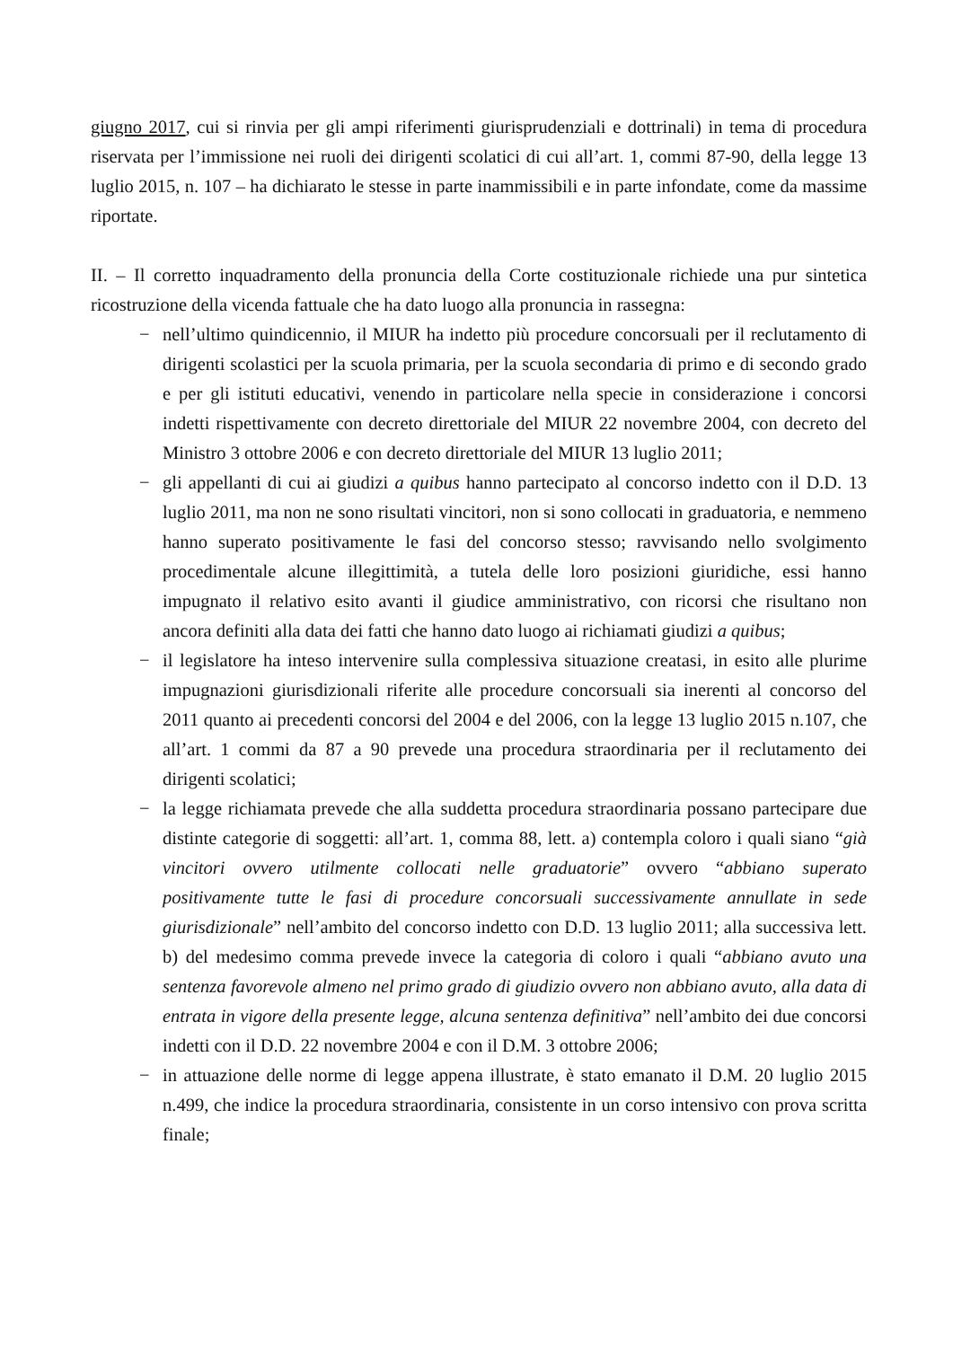giugno 2017, cui si rinvia per gli ampi riferimenti giurisprudenziali e dottrinali) in tema di procedura riservata per l’immissione nei ruoli dei dirigenti scolatici di cui all’art. 1, commi 87-90, della legge 13 luglio 2015, n. 107 – ha dichiarato le stesse in parte inammissibili e in parte infondate, come da massime riportate.
II. – Il corretto inquadramento della pronuncia della Corte costituzionale richiede una pur sintetica ricostruzione della vicenda fattuale che ha dato luogo alla pronuncia in rassegna:
− nell’ultimo quindicennio, il MIUR ha indetto più procedure concorsuali per il reclutamento di dirigenti scolastici per la scuola primaria, per la scuola secondaria di primo e di secondo grado e per gli istituti educativi, venendo in particolare nella specie in considerazione i concorsi indetti rispettivamente con decreto direttoriale del MIUR 22 novembre 2004, con decreto del Ministro 3 ottobre 2006 e con decreto direttoriale del MIUR 13 luglio 2011;
− gli appellanti di cui ai giudizi a quibus hanno partecipato al concorso indetto con il D.D. 13 luglio 2011, ma non ne sono risultati vincitori, non si sono collocati in graduatoria, e nemmeno hanno superato positivamente le fasi del concorso stesso; ravvisando nello svolgimento procedimentale alcune illegittimità, a tutela delle loro posizioni giuridiche, essi hanno impugnato il relativo esito avanti il giudice amministrativo, con ricorsi che risultano non ancora definiti alla data dei fatti che hanno dato luogo ai richiamati giudizi a quibus;
− il legislatore ha inteso intervenire sulla complessiva situazione creatasi, in esito alle plurime impugnazioni giurisdizionali riferite alle procedure concorsuali sia inerenti al concorso del 2011 quanto ai precedenti concorsi del 2004 e del 2006, con la legge 13 luglio 2015 n.107, che all’art. 1 commi da 87 a 90 prevede una procedura straordinaria per il reclutamento dei dirigenti scolatici;
− la legge richiamata prevede che alla suddetta procedura straordinaria possano partecipare due distinte categorie di soggetti: all’art. 1, comma 88, lett. a) contempla coloro i quali siano “già vincitori ovvero utilmente collocati nelle graduatorie” ovvero “abbiano superato positivamente tutte le fasi di procedure concorsuali successivamente annullate in sede giurisdizionale” nell’ambito del concorso indetto con D.D. 13 luglio 2011; alla successiva lett. b) del medesimo comma prevede invece la categoria di coloro i quali “abbiano avuto una sentenza favorevole almeno nel primo grado di giudizio ovvero non abbiano avuto, alla data di entrata in vigore della presente legge, alcuna sentenza definitiva” nell’ambito dei due concorsi indetti con il D.D. 22 novembre 2004 e con il D.M. 3 ottobre 2006;
− in attuazione delle norme di legge appena illustrate, è stato emanato il D.M. 20 luglio 2015 n.499, che indice la procedura straordinaria, consistente in un corso intensivo con prova scritta finale;